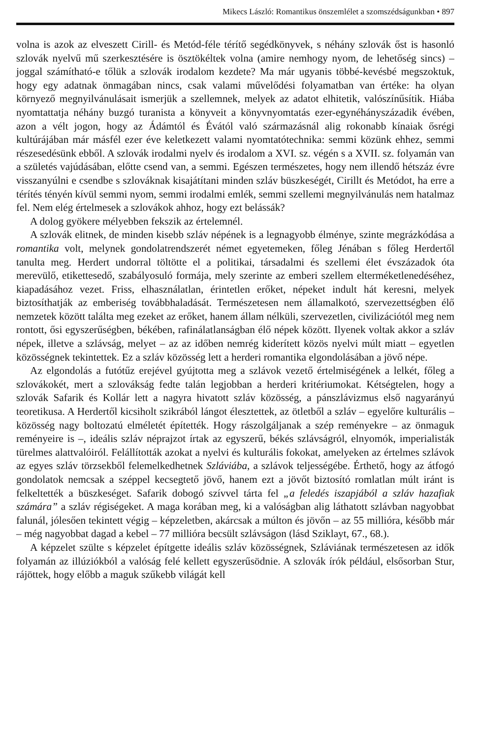Mikecs László: Romantikus önszemlélet a szomszédságunkban • 897
volna is azok az elveszett Cirill- és Metód-féle térítő segédkönyvek, s néhány szlovák őst is hasonló szlovák nyelvű mű szerkesztésére is ösztökéltek volna (amire nemhogy nyom, de lehetőség sincs) – joggal számítható-e tőlük a szlovák irodalom kezdete? Ma már ugyanis többé-kevésbé megszoktuk, hogy egy adatnak önmagában nincs, csak valami művelődési folyamatban van értéke: ha olyan környező megnyilvánulásait ismerjük a szellemnek, melyek az adatot elhitetik, valószínűsítik. Hiába nyomtattatja néhány buzgó turanista a könyveit a könyvnyomtatás ezer-egynéhányszázadik évében, azon a vélt jogon, hogy az Ádámtól és Évától való származásnál alig rokonabb kínaiak ősrégi kultúrájában már másfél ezer éve keletkezett valami nyomtatótechnika: semmi közünk ehhez, semmi részesedésünk ebből. A szlovák irodalmi nyelv és irodalom a XVI. sz. végén s a XVII. sz. folyamán van a születés vajúdásában, előtte csend van, a semmi. Egészen természetes, hogy nem illendő hétszáz évre visszanyúlni e csendbe s szlováknak kisajátítani minden szláv büszkeségét, Cirillt és Metódot, ha erre a térítés tényén kívül semmi nyom, semmi irodalmi emlék, semmi szellemi megnyilvánulás nem hatalmaz fel. Nem elég értelmesek a szlovákok ahhoz, hogy ezt belássák?
A dolog gyökere mélyebben fekszik az értelemnél.
A szlovák elitnek, de minden kisebb szláv népének is a legnagyobb élménye, szinte megrázkódása a romantika volt, melynek gondolatrendszerét német egyetemeken, főleg Jénában s főleg Herdertől tanulta meg. Herdert undorral töltötte el a politikai, társadalmi és szellemi élet évszázadok óta merevülő, etikettesedő, szabályosuló formája, mely szerinte az emberi szellem elterméketlenedéséhez, kiapadásához vezet. Friss, elhasználatlan, érintetlen erőket, népeket indult hát keresni, melyek biztosíthatják az emberiség továbbhaladását. Természetesen nem államalkotó, szervezettségben élő nemzetek között találta meg ezeket az erőket, hanem állam nélküli, szervezetlen, civilizációtól meg nem rontott, ősi egyszerűségben, békében, rafinálatlanságban élő népek között. Ilyenek voltak akkor a szláv népek, illetve a szlávság, melyet – az az időben nemrég kiderített közös nyelvi múlt miatt – egyetlen közösségnek tekintettek. Ez a szláv közösség lett a herderi romantika elgondolásában a jövő népe.
Az elgondolás a futótűz erejével gyújtotta meg a szlávok vezető értelmiségének a lelkét, főleg a szlovákokét, mert a szlovákság fedte talán legjobban a herderi kritériumokat. Kétségtelen, hogy a szlovák Safarik és Kollár lett a nagyra hivatott szláv közösség, a pánszlávizmus első nagyarányú teoretikusa. A Herdertől kicsiholt szikrából lángot élesztettek, az ötletből a szláv – egyelőre kulturális – közösség nagy boltozatú elméletét építették. Hogy rászolgáljanak a szép reményekre – az önmaguk reményeire is –, ideális szláv néprajzot írtak az egyszerű, békés szlávságról, elnyomók, imperialisták türelmes alattvalóiról. Felállították azokat a nyelvi és kulturális fokokat, amelyeken az értelmes szlávok az egyes szláv törzsekből felemelkedhetnek Szláviába, a szlávok teljességébe. Érthető, hogy az átfogó gondolatok nemcsak a széppel kecsegtető jövő, hanem ezt a jövőt biztosító romlatlan múlt iránt is felkeltették a büszkeséget. Safarik dobogó szívvel tárta fel „a feledés iszapjából a szláv hazafiak számára” a szláv régiségeket. A maga korában meg, ki a valóságban alig láthatott szlávban nagyobbat falunál, jólesően tekintett végig – képzeletben, akárcsak a múlton és jövőn – az 55 millióra, később már – még nagyobbat dagad a kebel – 77 millióra becsült szlávságon (lásd Sziklayt, 67., 68.).
A képzelet szülte s képzelet építgette ideális szláv közösségnek, Szláviának természetesen az idők folyamán az illúziókból a valóság felé kellett egyszerűsödnie. A szlovák írók például, elsősorban Stur, rájöttek, hogy előbb a maguk szűkebb világát kell